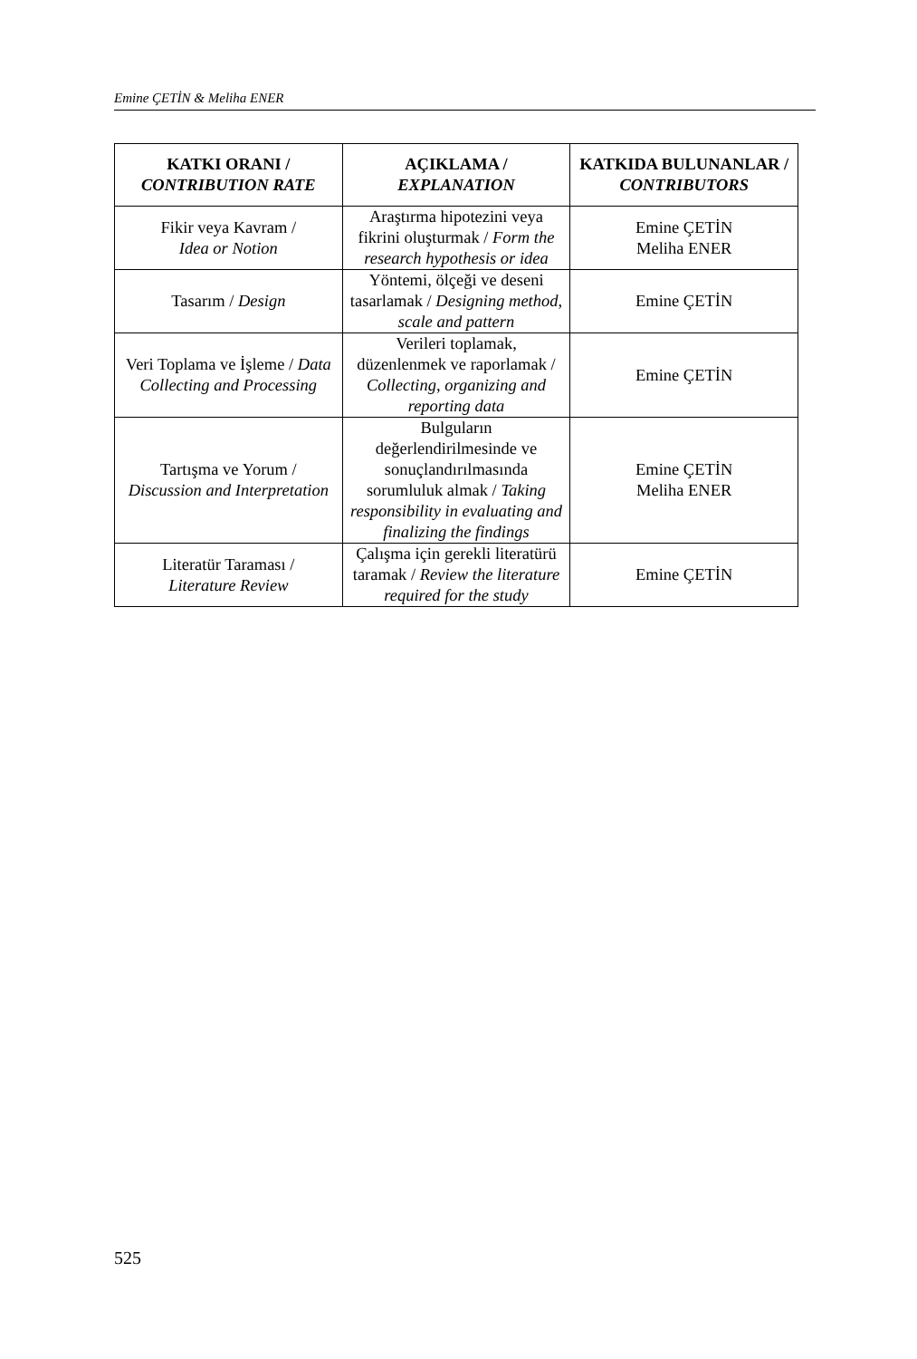Emine ÇETİN & Meliha ENER
| KATKI ORANI / CONTRIBUTION RATE | AÇIKLAMA / EXPLANATION | KATKIDA BULUNANLAR / CONTRIBUTORS |
| --- | --- | --- |
| Fikir veya Kavram / Idea or Notion | Araştırma hipotezini veya fikrini oluşturmak / Form the research hypothesis or idea | Emine ÇETİN Meliha ENER |
| Tasarım / Design | Yöntemi, ölçeği ve deseni tasarlamak / Designing method, scale and pattern | Emine ÇETİN |
| Veri Toplama ve İşleme / Data Collecting and Processing | Verileri toplamak, düzenlenmek ve raporlamak / Collecting, organizing and reporting data | Emine ÇETİN |
| Tartışma ve Yorum / Discussion and Interpretation | Bulguların değerlendirilmesinde ve sonuçlandırılmasında sorumluluk almak / Taking responsibility in evaluating and finalizing the findings | Emine ÇETİN Meliha ENER |
| Literatür Taraması / Literature Review | Çalışma için gerekli literatürü taramak / Review the literature required for the study | Emine ÇETİN |
525